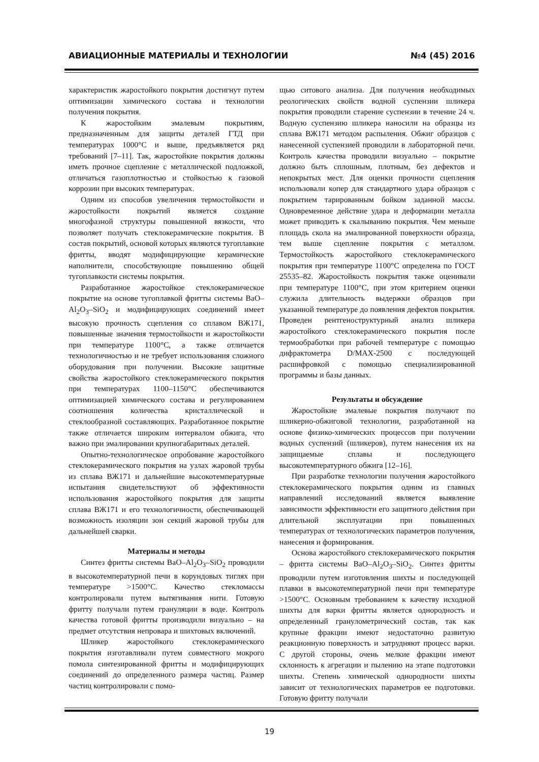АВИАЦИОННЫЕ МАТЕРИАЛЫ И ТЕХНОЛОГИИ №4 (45) 2016
характеристик жаростойкого покрытия достигнут путем оптимизации химического состава и технологии получения покрытия.
К жаростойким эмалевым покрытиям, предназначенным для защиты деталей ГТД при температурах 1000°С и выше, предъявляется ряд требований [7–11]. Так, жаростойкие покрытия должны иметь прочное сцепление с металлической подложкой, отличаться газоплотностью и стойкостью к газовой коррозии при высоких температурах.
Одним из способов увеличения термостойкости и жаростойкости покрытий является создание многофазной структуры повышенной вязкости, что позволяет получать стеклокерамические покрытия. В состав покрытий, основой которых являются тугоплавкие фритты, вводят модифицирующие керамические наполнители, способствующие повышению общей тугоплавкости системы покрытия.
Разработанное жаростойкое стеклокерамическое покрытие на основе тугоплавкой фритты системы BaO–Al<sub>2</sub>O<sub>3</sub>–SiO<sub>2</sub> и модифицирующих соединений имеет высокую прочность сцепления со сплавом ВЖ171, повышенные значения термостойкости и жаростойкости при температуре 1100°С, а также отличается технологичностью и не требует использования сложного оборудования при получении. Высокие защитные свойства жаростойкого стеклокерамического покрытия при температурах 1100–1150°С обеспечиваются оптимизацией химического состава и регулированием соотношения количества кристаллической и стеклообразной составляющих. Разработанное покрытие также отличается широким интервалом обжига, что важно при эмалировании крупногабаритных деталей.
Опытно-технологическое опробование жаростойкого стеклокерамического покрытия на узлах жаровой трубы из сплава ВЖ171 и дальнейшие высокотемпературные испытания свидетельствуют об эффективности использования жаростойкого покрытия для защиты сплава ВЖ171 и его технологичности, обеспечивающей возможность изоляции зон секций жаровой трубы для дальнейшей сварки.
Материалы и методы
Синтез фритты системы BaO–Al<sub>2</sub>O<sub>3</sub>–SiO<sub>2</sub> проводили в высокотемпературной печи в корундовых тиглях при температуре >1500°С. Качество стекломассы контролировали путем вытягивания нити. Готовую фритту получали путем грануляции в воде. Контроль качества готовой фритты производили визуально – на предмет отсутствия непровара и шихтовых включений.
Шликер жаростойкого стеклокерамического покрытия изготавливали путем совместного мокрого помола синтезированной фритты и модифицирующих соединений до определенного размера частиц. Размер частиц контролировали с помо-
щью ситового анализа. Для получения необходимых реологических свойств водной суспензии шликера покрытия проводили старение суспензии в течение 24 ч. Водную суспензию шликера наносили на образцы из сплава ВЖ171 методом распыления. Обжиг образцов с нанесенной суспензией проводили в лабораторной печи. Контроль качества проводили визуально – покрытие должно быть сплошным, плотным, без дефектов и непокрытых мест. Для оценки прочности сцепления использовали копер для стандартного удара образцов с покрытием тарированным бойком заданной массы. Одновременное действие удара и деформации металла может приводить к скалыванию покрытия. Чем меньше площадь скола на эмалированной поверхности образца, тем выше сцепление покрытия с металлом. Термостойкость жаростойкого стеклокерамического покрытия при температуре 1100°С определена по ГОСТ 25535–82. Жаростойкость покрытия также оценивали при температуре 1100°С, при этом критерием оценки служила длительность выдержки образцов при указанной температуре до появления дефектов покрытия. Проведен рентгеноструктурный анализ шликера жаростойкого стеклокерамического покрытия после термообработки при рабочей температуре с помощью дифрактометра D/MAX-2500 с последующей расшифровкой с помощью специализированной программы и базы данных.
Результаты и обсуждение
Жаростойкие эмалевые покрытия получают по шликерно-обжиговой технологии, разработанной на основе физико-химических процессов при получении водных суспензий (шликеров), путем нанесения их на защищаемые сплавы и последующего высокотемпературного обжига [12–16].
При разработке технологии получения жаростойкого стеклокерамического покрытия одним из главных направлений исследований является выявление зависимости эффективности его защитного действия при длительной эксплуатации при повышенных температурах от технологических параметров получения, нанесения и формирования.
Основа жаростойкого стеклокерамического покрытия – фритта системы BaO–Al<sub>2</sub>O<sub>3</sub>–SiO<sub>2</sub>. Синтез фритты проводили путем изготовления шихты и последующей плавки в высокотемпературной печи при температуре >1500°С. Основным требованием к качеству исходной шихты для варки фритты является однородность и определенный гранулометрический состав, так как крупные фракции имеют недостаточно развитую реакционную поверхность и затрудняют процесс варки. С другой стороны, очень мелкие фракции имеют склонность к агрегации и пылению на этапе подготовки шихты. Степень химической однородности шихты зависит от технологических параметров ее подготовки. Готовую фритту получали
19